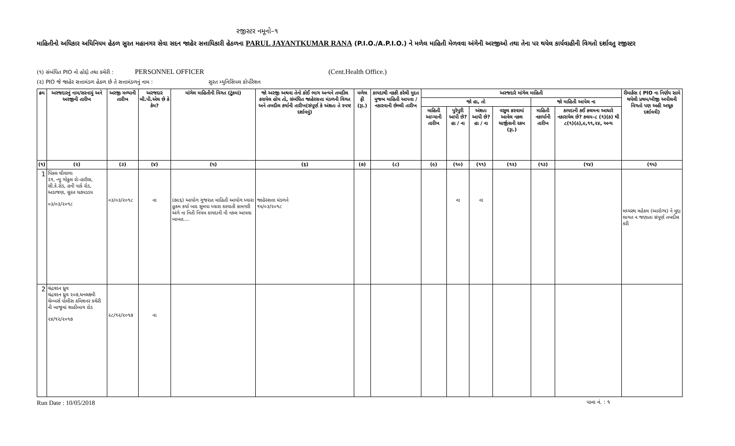રજીસ્ટર નમૂનો–૧
માહિતીનો અધિકાર અધિનિયમ હેઠળ સુરત મહાનગર સેવા સદન જાહેર સત્તાધિકારી હેઠળના PARUL JAYANTKUMAR RANA (P.I.O./A.P.I.O.) ને મળેલ માહિતી મેળવવા અંગેની અરજીઓ તથા તેના પર થયેલ કાર્યવાહીની વિગતો દર્શાવતુ રજીસ્ટર
(૧) સંબંધિત PIO નો હોદ્દો તથા કચેરી : PERSONNEL OFFICER (Cent.Health Office.)
(૨) PIO જે જાહેર સત્તામંડળ હેઠળ છે તે સત્તામંડળનું નામ : સુરત મ્યુનિસિપલ કોર્પોરેશન
| ક્રમ | અરજદારનું નામ/સરનામું અને અરજીની તારીખ | અરજી મળ્યાની તારીખ | અરજદાર બી.પી.એલ છે કે કેમ? | માંગેલ માહિતીની વિગત (ટુંકમાં) | જો અરજી અથવા તેનો કોઈ ભાગ અન્યને તબદીલ કરાયેલ હોય તો, સંબંધિત જાહેરસત્તા મંડળની વિગત અને તબદીલ કર્યાની તારીખ(સંપૂર્ણ કે અંશતઃ તે સ્પષ્ટ દર્શાવવું) | મળેલ ફી (રૂા.) | કાયદાથી નકકી કરેલી મુદત મુજબ માહિતી આપવા / નકારવાની છેલ્લી તારીખ | અરજદારે માંગેલ માહિતી | | | | | | રીમાર્કસ ( PIO ના નિર્ણય સામે થયેલી પ્રથમ/બીજી અપીલની વિગતો પણ અહી અચૂક દર્શાવવી) |
| --- | --- | --- | --- | --- | --- | --- | --- | --- | --- | --- | --- | --- | --- | --- |
| | | | | | | | | જો હા, તો | | | | જો માહિતી આપેલ ના | | |
| | | | | | | | | માહિતી આપ્યાની તારીખ | પુરેપુરી આપી છે? હા / ના | અંશતઃ આપી છે? હા / ના | વસુલ કરવામાં આવેલ નકલ ચાર્જીસની રકમ (રૂા.) | માહિતી નકાર્યાની તારીખ | કાયદાની કઈ કલમના આધારે નકારાયેલ છે? કલમ–૮ (૧)(ક) થી ૮(૧)(ઠ),૯,૧૧,૨૪, અન્ય | |
| (૧) | (૨) | (૩) | (૪) | (૫) | (૬) | (૭) | (૮) | (૯) | (૧૦) | (૧૧) | (૧૨) | (૧૩) | (૧૪) | (૧૫) |
| 1 | પિંકલ ઘીવાળા ૨૧, ન્યુ ગોકુલ રો–હાઉસ, સી.કે.રોડ, હની પાર્ક રોડ, અડાજણ, સુરત ઘ૭૫ડડ૫ ૦૩/૦૩/૨૦૧૮ | ૦૩/૦૩/૨૦૧૮ | ના | (૭૯૬) આયોગ ગુજરાત માહિતી આયોગ ધ્વારા હુકમ કર્યા બાદ સુમપા ધ્વારા કરવાતી કામગરી અંગે ના નિતી નિયમ કાયદાની ની નકલ આપવા બાબત.... | જાહેરસત્તા મંડળને ૧૫/૦૩/૨૦૧૮ | | | | ના | ના | | | | મધ્યસ્થ મહેકમ (આરોગ્ય) ને મુદ્દા લાગત ન જણાતા સંપૂર્ણ તબદીલ કરી |
| 2 | ચંદ્રવદન ધ્રુવ ચંદ્રવદન ધ્રુવ ૨૦૭,ધનલક્ષ્મી ચેમ્બર્સ પોલીસ કમિશનર કચેરી ની બાજુમાં શાહીબાગ રોડ ૨૪/૧૨/૨૦૧૭ | ૨૮/૧૨/૨૦૧૭ | ના | | | | | | | | | | | |
Run Date : 10/05/2018 પાના નં. : ૧